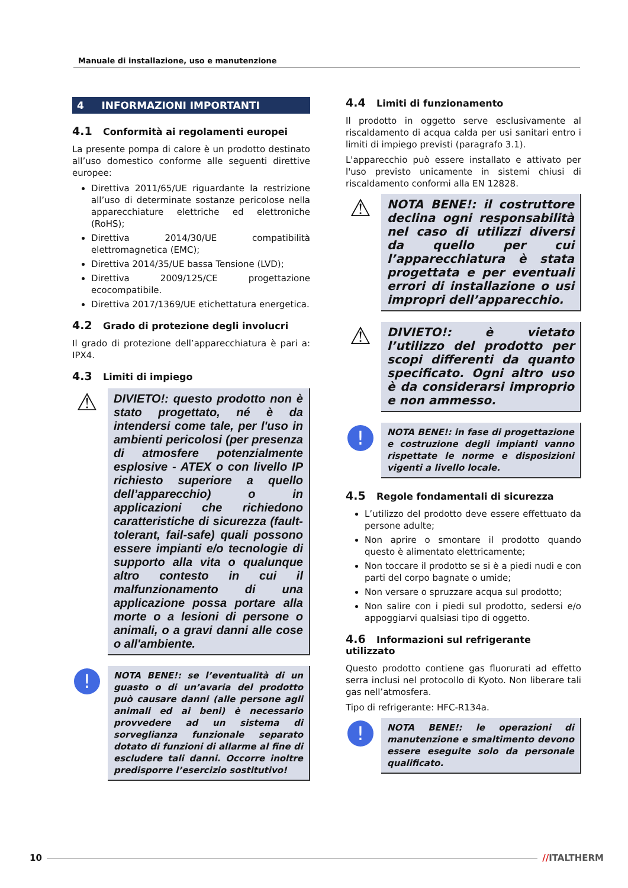Manuale di installazione, uso e manutenzione
4 INFORMAZIONI IMPORTANTI
4.1 Conformità ai regolamenti europei
La presente pompa di calore è un prodotto destinato all’uso domestico conforme alle seguenti direttive europee:
Direttiva 2011/65/UE riguardante la restrizione all’uso di determinate sostanze pericolose nella apparecchiature elettriche ed elettroniche (RoHS);
Direttiva 2014/30/UE compatibilità elettromagnetica (EMC);
Direttiva 2014/35/UE bassa Tensione (LVD);
Direttiva 2009/125/CE progettazione ecocompatibile.
Direttiva 2017/1369/UE etichettatura energetica.
4.2 Grado di protezione degli involucri
Il grado di protezione dell’apparecchiatura è pari a: IPX4.
4.3 Limiti di impiego
⚠
DIVIETO!: questo prodotto non è stato progettato, né è da intendersi come tale, per l'uso in ambienti pericolosi (per presenza di atmosfere potenzialmente esplosive - ATEX o con livello IP richiesto superiore a quello dell’apparecchio) o in applicazioni che richiedono caratteristiche di sicurezza (fault-tolerant, fail-safe) quali possono essere impianti e/o tecnologie di supporto alla vita o qualunque altro contesto in cui il malfunzionamento di una applicazione possa portare alla morte o a lesioni di persone o animali, o a gravi danni alle cose o all'ambiente.
!
NOTA BENE!: se l’eventualità di un guasto o di un’avaria del prodotto può causare danni (alle persone agli animali ed ai beni) è necessario provvedere ad un sistema di sorveglianza funzionale separato dotato di funzioni di allarme al fine di escludere tali danni. Occorre inoltre predisporre l’esercizio sostitutivo!
4.4 Limiti di funzionamento
Il prodotto in oggetto serve esclusivamente al riscaldamento di acqua calda per usi sanitari entro i limiti di impiego previsti (paragrafo 3.1).
L'apparecchio può essere installato e attivato per l'uso previsto unicamente in sistemi chiusi di riscaldamento conformi alla EN 12828.
⚠
NOTA BENE!: il costruttore declina ogni responsabilità nel caso di utilizzi diversi da quello per cui l’apparecchiatura è stata progettata e per eventuali errori di installazione o usi impropri dell’apparecchio.
⚠
DIVIETO!: è vietato l’utilizzo del prodotto per scopi differenti da quanto specificato. Ogni altro uso è da considerarsi improprio e non ammesso.
!
NOTA BENE!: in fase di progettazione e costruzione degli impianti vanno rispettate le norme e disposizioni vigenti a livello locale.
4.5 Regole fondamentali di sicurezza
L’utilizzo del prodotto deve essere effettuato da persone adulte;
Non aprire o smontare il prodotto quando questo è alimentato elettricamente;
Non toccare il prodotto se si è a piedi nudi e con parti del corpo bagnate o umide;
Non versare o spruzzare acqua sul prodotto;
Non salire con i piedi sul prodotto, sedersi e/o appoggiarvi qualsiasi tipo di oggetto.
4.6 Informazioni sul refrigerante utilizzato
Questo prodotto contiene gas fluorurati ad effetto serra inclusi nel protocollo di Kyoto. Non liberare tali gas nell’atmosfera.
Tipo di refrigerante: HFC-R134a.
!
NOTA BENE!: le operazioni di manutenzione e smaltimento devono essere eseguite solo da personale qualificato.
10 //ITALTHERM